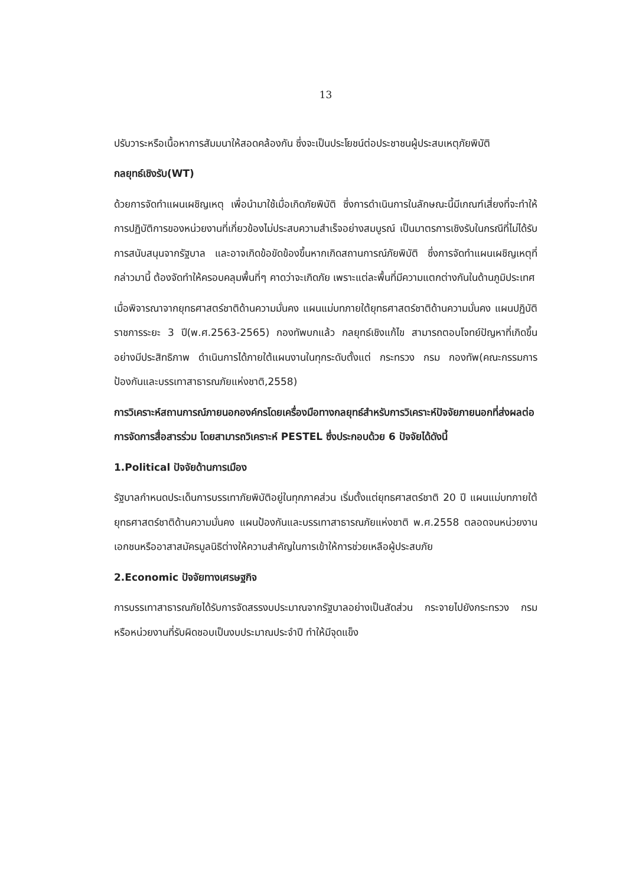13
ปรับวาระหรือเนื้อหาการสัมมนาให้สอดคล้องกัน ซึ่งจะเป็นประโยชน์ต่อประชาชนผู้ประสบเหตุภัยพิบัติ
กลยุทธ์เชิงรับ(WT)
ด้วยการจัดทำแผนเผชิญเหตุ เพื่อนำมาใช้เมื่อเกิดภัยพิบัติ ซึ่งการดำเนินการในลักษณะนี้มีเกณฑ์เสี่ยงที่จะทำให้การปฏิบัติการของหน่วยงานที่เกี่ยวข้องไม่ประสบความสำเร็จอย่างสมบูรณ์ เป็นมาตรการเชิงรับในกรณีที่ไม่ได้รับการสนับสนุนจากรัฐบาล และอาจเกิดข้อขัดข้องขึ้นหากเกิดสถานการณ์ภัยพิบัติ ซึ่งการจัดทำแผนเผชิญเหตุที่กล่าวมานี้ ต้องจัดทำให้ครอบคลุมพื้นที่ๆ คาดว่าจะเกิดภัย เพราะแต่ละพื้นที่มีความแตกต่างกันในด้านภูมิประเทศ
เมื่อพิจารณาจากยุทธศาสตร์ชาติด้านความมั่นคง แผนแม่บทภายใต้ยุทธศาสตร์ชาติด้านความมั่นคง แผนปฏิบัติราชการระยะ 3 ปี(พ.ศ.2563-2565) กองทัพบกแล้ว กลยุทธ์เชิงแก้ไข สามารถตอบโจทย์ปัญหาที่เกิดขึ้นอย่างมีประสิทธิภาพ ดำเนินการได้ภายใต้แผนงานในทุกระดับตั้งแต่ กระทรวง กรม กองทัพ(คณะกรรมการป้องกันและบรรเทาสาธารณภัยแห่งชาติ,2558)
การวิเคราะห์สถานการณ์ภายนอกองค์กรโดยเครื่องมือทางกลยุทธ์สำหรับการวิเคราะห์ปัจจัยภายนอกที่ส่งผลต่อการจัดการสื่อสารร่วม โดยสามารถวิเคราะห์ PESTEL ซึ่งประกอบด้วย 6 ปัจจัยได้ดังนี้
1.Political ปัจจัยด้านการเมือง
รัฐบาลกำหนดประเด็นการบรรเทาภัยพิบัติอยู่ในทุกภาคส่วน เริ่มตั้งแต่ยุทธศาสตร์ชาติ 20 ปี แผนแม่บทภายใต้ยุทธศาสตร์ชาติด้านความมั่นคง แผนป้องกันและบรรเทาสาธารณภัยแห่งชาติ พ.ศ.2558 ตลอดจนหน่วยงานเอกชนหรืออาสาสมัครมูลนิธิต่างให้ความสำคัญในการเข้าให้การช่วยเหลือผู้ประสบภัย
2.Economic ปัจจัยทางเศรษฐกิจ
การบรรเทาสาธารณภัยได้รับการจัดสรรงบประมาณจากรัฐบาลอย่างเป็นสัดส่วน กระจายไปยังกระทรวง กรม หรือหน่วยงานที่รับผิดชอบเป็นงบประมาณประจำปี ทำให้มีจุดแข็ง